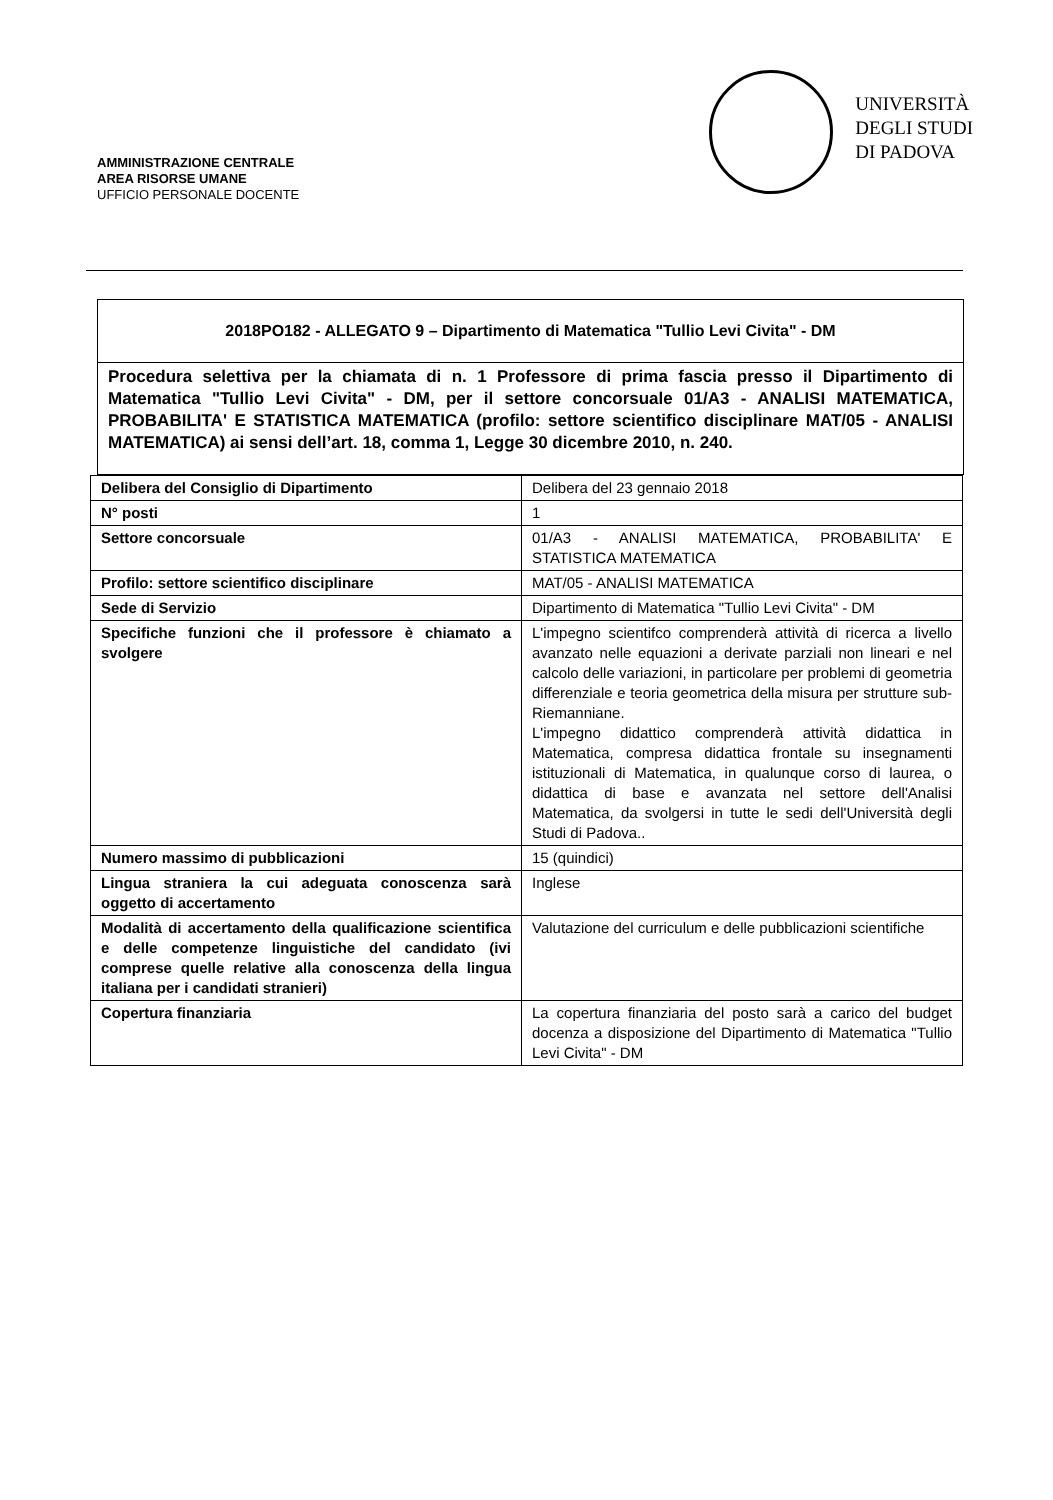AMMINISTRAZIONE CENTRALE
AREA RISORSE UMANE
UFFICIO PERSONALE DOCENTE
UNIVERSITÀ
DEGLI STUDI
DI PADOVA
2018PO182 - ALLEGATO 9 – Dipartimento di Matematica "Tullio Levi Civita" - DM
Procedura selettiva per la chiamata di n. 1 Professore di prima fascia presso il Dipartimento di Matematica "Tullio Levi Civita" - DM, per il settore concorsuale 01/A3 - ANALISI MATEMATICA, PROBABILITA' E STATISTICA MATEMATICA (profilo: settore scientifico disciplinare MAT/05 - ANALISI MATEMATICA) ai sensi dell’art. 18, comma 1, Legge 30 dicembre 2010, n. 240.
| Delibera del Consiglio di Dipartimento | Delibera del 23 gennaio 2018 |
| N° posti | 1 |
| Settore concorsuale | 01/A3 - ANALISI MATEMATICA, PROBABILITA' E STATISTICA MATEMATICA |
| Profilo: settore scientifico disciplinare | MAT/05 - ANALISI MATEMATICA |
| Sede di Servizio | Dipartimento di Matematica "Tullio Levi Civita" - DM |
| Specifiche funzioni che il professore è chiamato a svolgere | L'impegno scientifco comprenderà attività di ricerca a livello avanzato nelle equazioni a derivate parziali non lineari e nel calcolo delle variazioni, in particolare per problemi di geometria differenziale e teoria geometrica della misura per strutture sub-Riemanniane. L'impegno didattico comprenderà attività didattica in Matematica, compresa didattica frontale su insegnamenti istituzionali di Matematica, in qualunque corso di laurea, o didattica di base e avanzata nel settore dell'Analisi Matematica, da svolgersi in tutte le sedi dell'Università degli Studi di Padova.. |
| Numero massimo di pubblicazioni | 15 (quindici) |
| Lingua straniera la cui adeguata conoscenza sarà oggetto di accertamento | Inglese |
| Modalità di accertamento della qualificazione scientifica e delle competenze linguistiche del candidato (ivi comprese quelle relative alla conoscenza della lingua italiana per i candidati stranieri) | Valutazione del curriculum e delle pubblicazioni scientifiche |
| Copertura finanziaria | La copertura finanziaria del posto sarà a carico del budget docenza a disposizione del Dipartimento di Matematica "Tullio Levi Civita" - DM |